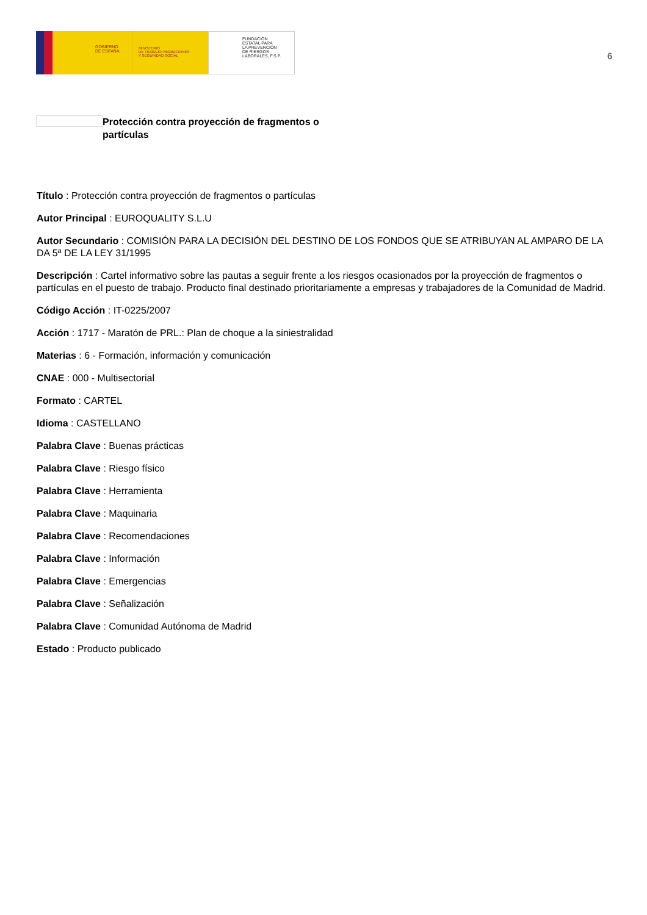GOBIERNO
DE ESPAÑA
MINISTERIO
DE TRABAJO, MIGRACIONES
Y SEGURIDAD SOCIAL
FUNDACIÓN
ESTATAL PARA
LA PREVENCIÓN
DE RIESGOS
LABORALES, F.S.P.
6
Protección contra proyección de fragmentos o partículas
Título : Protección contra proyección de fragmentos o partículas
Autor Principal : EUROQUALITY S.L.U
Autor Secundario : COMISIÓN PARA LA DECISIÓN DEL DESTINO DE LOS FONDOS QUE SE ATRIBUYAN AL AMPARO DE LA DA 5ª DE LA LEY 31/1995
Descripción : Cartel informativo sobre las pautas a seguir frente a los riesgos ocasionados por la proyección de fragmentos o partículas en el puesto de trabajo. Producto final destinado prioritariamente a empresas y trabajadores de la Comunidad de Madrid.
Código Acción : IT-0225/2007
Acción : 1717 - Maratón de PRL.: Plan de choque a la siniestralidad
Materias : 6 - Formación, información y comunicación
CNAE : 000 - Multisectorial
Formato : CARTEL
Idioma : CASTELLANO
Palabra Clave : Buenas prácticas
Palabra Clave : Riesgo físico
Palabra Clave : Herramienta
Palabra Clave : Maquinaria
Palabra Clave : Recomendaciones
Palabra Clave : Información
Palabra Clave : Emergencias
Palabra Clave : Señalización
Palabra Clave : Comunidad Autónoma de Madrid
Estado : Producto publicado